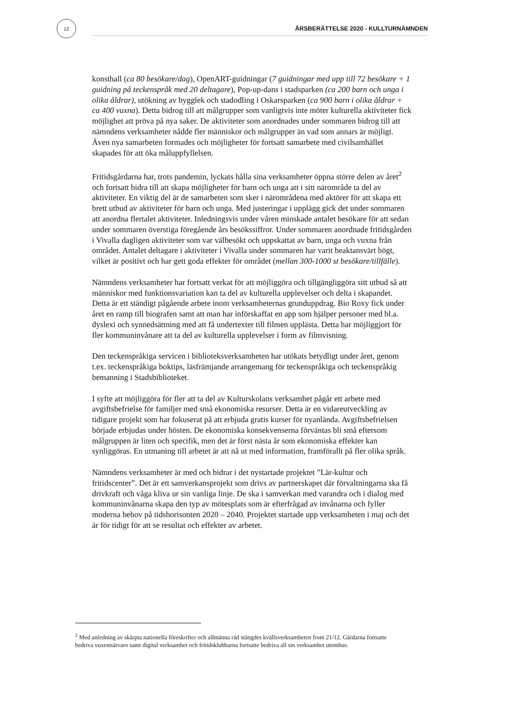12
ÅRSBERÄTTELSE 2020 - KULLTURNÄMNDEN
konsthall (ca 80 besökare/dag), OpenART-guidningar (7 guidningar med upp till 72 besökare + 1 guidning på teckenspråk med 20 deltagare), Pop-up-dans i stadsparken (ca 200 barn och unga i olika åldrar), utökning av bygglek och stadodling i Oskarsparken (ca 900 barn i olika åldrar + ca 400 vuxna). Detta bidrog till att målgrupper som vanligtvis inte möter kulturella aktiviteter fick möjlighet att pröva på nya saker. De aktiviteter som anordnades under sommaren bidrog till att nämndens verksamheter nådde fler människor och målgrupper än vad som annars är möjligt. Även nya samarbeten formades och möjligheter för fortsatt samarbete med civilsamhället skapades för att öka måluppfyllelsen.
Fritidsgårdarna har, trots pandemin, lyckats hålla sina verksamheter öppna större delen av året<sup>2</sup> och fortsatt bidra till att skapa möjligheter för barn och unga att i sitt närområde ta del av aktiviteter. En viktig del är de samarbeten som sker i närområdena med aktörer för att skapa ett brett utbud av aktiviteter för barn och unga. Med justeringar i upplägg gick det under sommaren att anordna flertalet aktiviteter. Inledningsvis under våren minskade antalet besökare för att sedan under sommaren överstiga föregående års besökssiffror. Under sommaren anordnade fritidsgården i Vivalla dagligen aktiviteter som var välbesökt och uppskattat av barn, unga och vuxna från området. Antalet deltagare i aktiviteter i Vivalla under sommaren har varit beaktansvärt högt, vilket är positivt och har gett goda effekter för området (mellan 300-1000 st besökare/tillfälle).
Nämndens verksamheter har fortsatt verkat för att möjliggöra och tillgängliggöra sitt utbud så att människor med funktionsvariation kan ta del av kulturella upplevelser och delta i skapandet. Detta är ett ständigt pågående arbete inom verksamheternas grunduppdrag. Bio Roxy fick under året en ramp till biografen samt att man har införskaffat en app som hjälper personer med bl.a. dyslexi och synnedsättning med att få undertexter till filmen upplästa. Detta har möjliggjort för fler kommuninvånare att ta del av kulturella upplevelser i form av filmvisning.
Den teckenspråkiga servicen i biblioteksverksamheten har utökats betydligt under året, genom t.ex. teckenspråkiga boktips, läsfrämjande arrangemang för teckenspråkiga och teckenspråkig bemanning i Stadsbiblioteket.
I syfte att möjliggöra för fler att ta del av Kulturskolans verksamhet pågår ett arbete med avgiftsbefrielse för familjer med små ekonomiska resurser. Detta är en vidareutveckling av tidigare projekt som har fokuserat på att erbjuda gratis kurser för nyanlända. Avgiftsbefrielsen började erbjudas under hösten. De ekonomiska konsekvenserna förväntas bli små eftersom målgruppen är liten och specifik, men det är först nästa år som ekonomiska effekter kan synliggöras. En utmaning till arbetet är att nå ut med information, framförallt på fler olika språk.
Nämndens verksamheter är med och bidrar i det nystartade projektet ”Lär-kultur och fritidscenter”. Det är ett samverkansprojekt som drivs av partnerskapet där förvaltningarna ska få drivkraft och våga kliva ur sin vanliga linje. De ska i samverkan med varandra och i dialog med kommuninvånarna skapa den typ av mötesplats som är efterfrågad av invånarna och fyller moderna behov på tidshorisonten 2020 – 2040. Projektet startade upp verksamheten i maj och det är för tidigt för att se resultat och effekter av arbetet.
<sup>2</sup> Med anledning av skärpta nationella föreskrifter och allmänna råd stängdes kvällsverksamheten from 21/12. Gårdarna fortsatte bedriva vuxennärvaro samt digital verksamhet och fritidsklubbarna fortsatte bedriva all sin verksamhet utomhus.